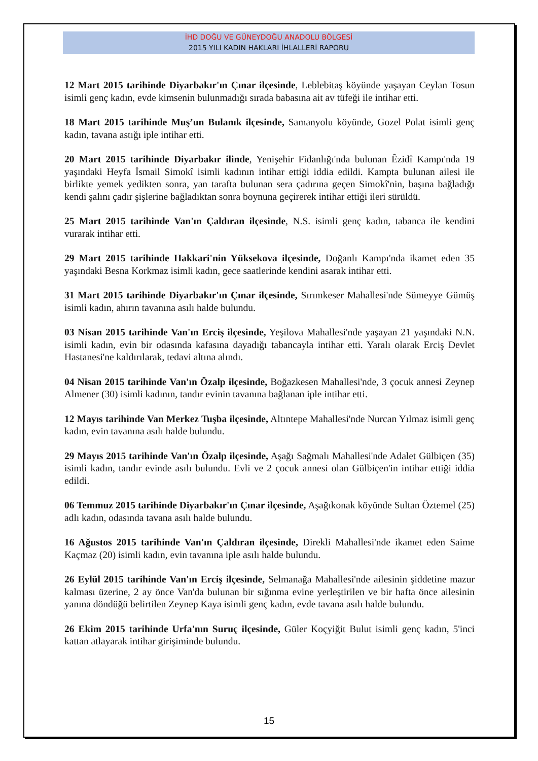İHD DOĞU VE GÜNEYDOĞU ANADOLU BÖLGESİ
2015 YILI KADIN HAKLARI İHLALLERİ RAPORU
12 Mart 2015 tarihinde Diyarbakır'ın Çınar ilçesinde, Leblebitaş köyünde yaşayan Ceylan Tosun isimli genç kadın, evde kimsenin bulunmadığı sırada babasına ait av tüfeği ile intihar etti.
18 Mart 2015 tarihinde Muş’un Bulanık ilçesinde, Samanyolu köyünde, Gozel Polat isimli genç kadın, tavana astığı iple intihar etti.
20 Mart 2015 tarihinde Diyarbakır ilinde, Yenişehir Fidanlığı'nda bulunan Êzidî Kampı'nda 19 yaşındaki Heyfa İsmail Simokî isimli kadının intihar ettiği iddia edildi. Kampta bulunan ailesi ile birlikte yemek yedikten sonra, yan tarafta bulunan sera çadırına geçen Simokî'nin, başına bağladığı kendi şalını çadır şişlerine bağladıktan sonra boynuna geçirerek intihar ettiği ileri sürüldü.
25 Mart 2015 tarihinde Van'ın Çaldıran ilçesinde, N.S. isimli genç kadın, tabanca ile kendini vurarak intihar etti.
29 Mart 2015 tarihinde Hakkari'nin Yüksekova ilçesinde, Doğanlı Kampı'nda ikamet eden 35 yaşındaki Besna Korkmaz isimli kadın, gece saatlerinde kendini asarak intihar etti.
31 Mart 2015 tarihinde Diyarbakır'ın Çınar ilçesinde, Sırımkeser Mahallesi'nde Sümeyye Gümüş isimli kadın, ahırın tavanına asılı halde bulundu.
03 Nisan 2015 tarihinde Van'ın Erciş ilçesinde, Yeşilova Mahallesi'nde yaşayan 21 yaşındaki N.N. isimli kadın, evin bir odasında kafasına dayadığı tabancayla intihar etti. Yaralı olarak Erciş Devlet Hastanesi'ne kaldırılarak, tedavi altına alındı.
04 Nisan 2015 tarihinde Van'ın Özalp ilçesinde, Boğazkesen Mahallesi'nde, 3 çocuk annesi Zeynep Almener (30) isimli kadının, tandır evinin tavanına bağlanan iple intihar etti.
12 Mayıs tarihinde Van Merkez Tuşba ilçesinde, Altıntepe Mahallesi'nde Nurcan Yılmaz isimli genç kadın, evin tavanına asılı halde bulundu.
29 Mayıs 2015 tarihinde Van'ın Özalp ilçesinde, Aşağı Sağmalı Mahallesi'nde Adalet Gülbiçen (35) isimli kadın, tandır evinde asılı bulundu. Evli ve 2 çocuk annesi olan Gülbiçen'in intihar ettiği iddia edildi.
06 Temmuz 2015 tarihinde Diyarbakır'ın Çınar ilçesinde, Aşağıkonak köyünde Sultan Öztemel (25) adlı kadın, odasında tavana asılı halde bulundu.
16 Ağustos 2015 tarihinde Van'ın Çaldıran ilçesinde, Direkli Mahallesi'nde ikamet eden Saime Kaçmaz (20) isimli kadın, evin tavanına iple asılı halde bulundu.
26 Eylül 2015 tarihinde Van'ın Erciş ilçesinde, Selmanağa Mahallesi'nde ailesinin şiddetine mazur kalması üzerine, 2 ay önce Van'da bulunan bir sığınma evine yerleştirilen ve bir hafta önce ailesinin yanına döndüğü belirtilen Zeynep Kaya isimli genç kadın, evde tavana asılı halde bulundu.
26 Ekim 2015 tarihinde Urfa'nın Suruç ilçesinde, Güler Koçyiğit Bulut isimli genç kadın, 5'inci kattan atlayarak intihar girişiminde bulundu.
15